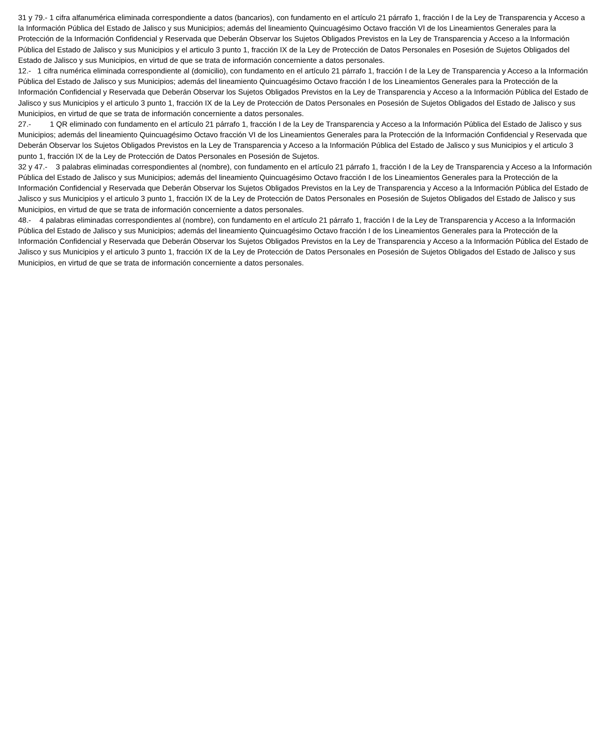31 y 79.- 1 cifra alfanumérica eliminada correspondiente a datos (bancarios), con fundamento en el artículo 21 párrafo 1, fracción I de la Ley de Transparencia y Acceso a la Información Pública del Estado de Jalisco y sus Municipios; además del lineamiento Quincuagésimo Octavo fracción VI de los Lineamientos Generales para la Protección de la Información Confidencial y Reservada que Deberán Observar los Sujetos Obligados Previstos en la Ley de Transparencia y Acceso a la Información Pública del Estado de Jalisco y sus Municipios y el articulo 3 punto 1, fracción IX de la Ley de Protección de Datos Personales en Posesión de Sujetos Obligados del Estado de Jalisco y sus Municipios, en virtud de que se trata de información concerniente a datos personales.
12.- 1 cifra numérica eliminada correspondiente al (domicilio), con fundamento en el artículo 21 párrafo 1, fracción I de la Ley de Transparencia y Acceso a la Información Pública del Estado de Jalisco y sus Municipios; además del lineamiento Quincuagésimo Octavo fracción I de los Lineamientos Generales para la Protección de la Información Confidencial y Reservada que Deberán Observar los Sujetos Obligados Previstos en la Ley de Transparencia y Acceso a la Información Pública del Estado de Jalisco y sus Municipios y el articulo 3 punto 1, fracción IX de la Ley de Protección de Datos Personales en Posesión de Sujetos Obligados del Estado de Jalisco y sus Municipios, en virtud de que se trata de información concerniente a datos personales.
27.- 1 QR eliminado con fundamento en el artículo 21 párrafo 1, fracción I de la Ley de Transparencia y Acceso a la Información Pública del Estado de Jalisco y sus Municipios; además del lineamiento Quincuagésimo Octavo fracción VI de los Lineamientos Generales para la Protección de la Información Confidencial y Reservada que Deberán Observar los Sujetos Obligados Previstos en la Ley de Transparencia y Acceso a la Información Pública del Estado de Jalisco y sus Municipios y el articulo 3 punto 1, fracción IX de la Ley de Protección de Datos Personales en Posesión de Sujetos.
32 y 47.- 3 palabras eliminadas correspondientes al (nombre), con fundamento en el artículo 21 párrafo 1, fracción I de la Ley de Transparencia y Acceso a la Información Pública del Estado de Jalisco y sus Municipios; además del lineamiento Quincuagésimo Octavo fracción I de los Lineamientos Generales para la Protección de la Información Confidencial y Reservada que Deberán Observar los Sujetos Obligados Previstos en la Ley de Transparencia y Acceso a la Información Pública del Estado de Jalisco y sus Municipios y el articulo 3 punto 1, fracción IX de la Ley de Protección de Datos Personales en Posesión de Sujetos Obligados del Estado de Jalisco y sus Municipios, en virtud de que se trata de información concerniente a datos personales.
48.- 4 palabras eliminadas correspondientes al (nombre), con fundamento en el artículo 21 párrafo 1, fracción I de la Ley de Transparencia y Acceso a la Información Pública del Estado de Jalisco y sus Municipios; además del lineamiento Quincuagésimo Octavo fracción I de los Lineamientos Generales para la Protección de la Información Confidencial y Reservada que Deberán Observar los Sujetos Obligados Previstos en la Ley de Transparencia y Acceso a la Información Pública del Estado de Jalisco y sus Municipios y el articulo 3 punto 1, fracción IX de la Ley de Protección de Datos Personales en Posesión de Sujetos Obligados del Estado de Jalisco y sus Municipios, en virtud de que se trata de información concerniente a datos personales.